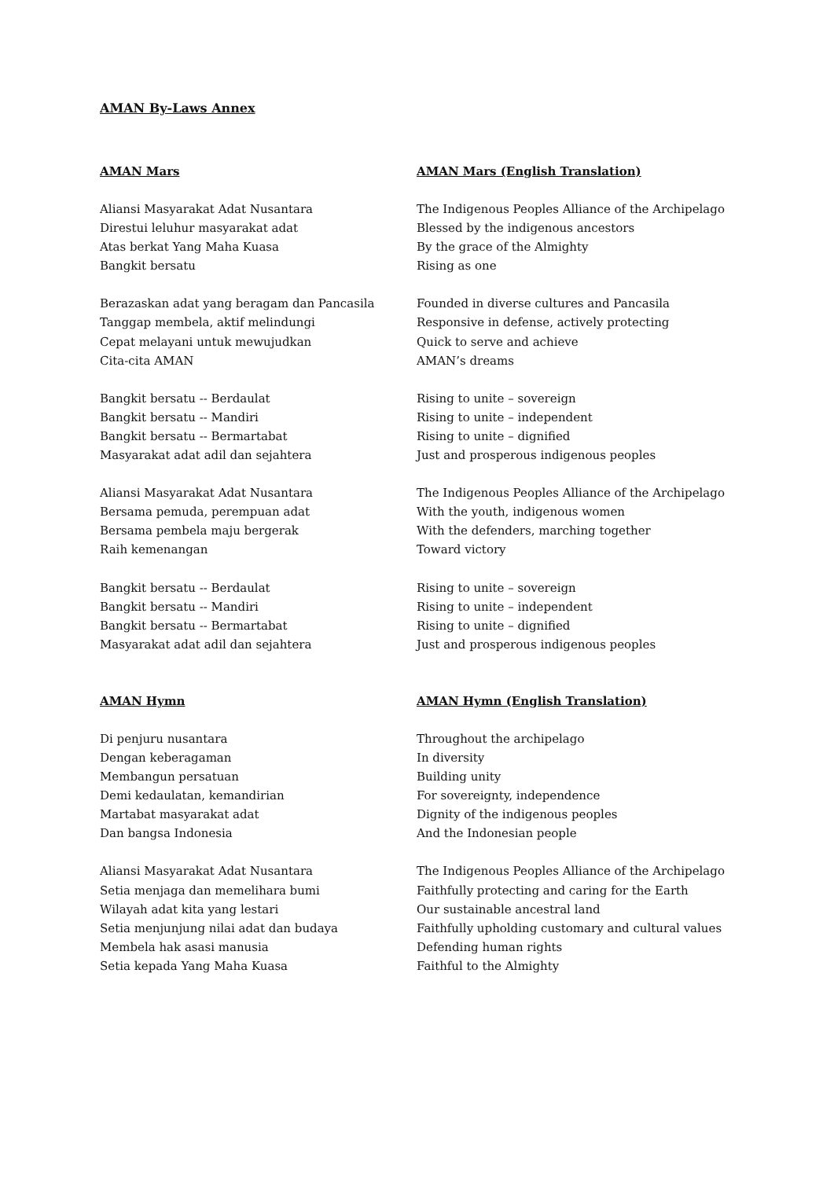AMAN By-Laws Annex
AMAN Mars
Aliansi Masyarakat Adat Nusantara
Direstui leluhur masyarakat adat
Atas berkat Yang Maha Kuasa
Bangkit bersatu
Berazaskan adat yang beragam dan Pancasila
Tanggap membela, aktif melindungi
Cepat melayani untuk mewujudkan
Cita-cita AMAN
Bangkit bersatu -- Berdaulat
Bangkit bersatu -- Mandiri
Bangkit bersatu -- Bermartabat
Masyarakat adat adil dan sejahtera
Aliansi Masyarakat Adat Nusantara
Bersama pemuda, perempuan adat
Bersama pembela maju bergerak
Raih kemenangan
Bangkit bersatu -- Berdaulat
Bangkit bersatu -- Mandiri
Bangkit bersatu -- Bermartabat
Masyarakat adat adil dan sejahtera
AMAN Hymn
Di penjuru nusantara
Dengan keberagaman
Membangun persatuan
Demi kedaulatan, kemandirian
Martabat masyarakat adat
Dan bangsa Indonesia
Aliansi Masyarakat Adat Nusantara
Setia menjaga dan memelihara bumi
Wilayah adat kita yang lestari
Setia menjunjung nilai adat dan budaya
Membela hak asasi manusia
Setia kepada Yang Maha Kuasa
AMAN Mars (English Translation)
The Indigenous Peoples Alliance of the Archipelago
Blessed by the indigenous ancestors
By the grace of the Almighty
Rising as one
Founded in diverse cultures and Pancasila
Responsive in defense, actively protecting
Quick to serve and achieve
AMAN’s dreams
Rising to unite – sovereign
Rising to unite – independent
Rising to unite – dignified
Just and prosperous indigenous peoples
The Indigenous Peoples Alliance of the Archipelago
With the youth, indigenous women
With the defenders, marching together
Toward victory
Rising to unite – sovereign
Rising to unite – independent
Rising to unite – dignified
Just and prosperous indigenous peoples
AMAN Hymn (English Translation)
Throughout the archipelago
In diversity
Building unity
For sovereignty, independence
Dignity of the indigenous peoples
And the Indonesian people
The Indigenous Peoples Alliance of the Archipelago
Faithfully protecting and caring for the Earth
Our sustainable ancestral land
Faithfully upholding customary and cultural values
Defending human rights
Faithful to the Almighty